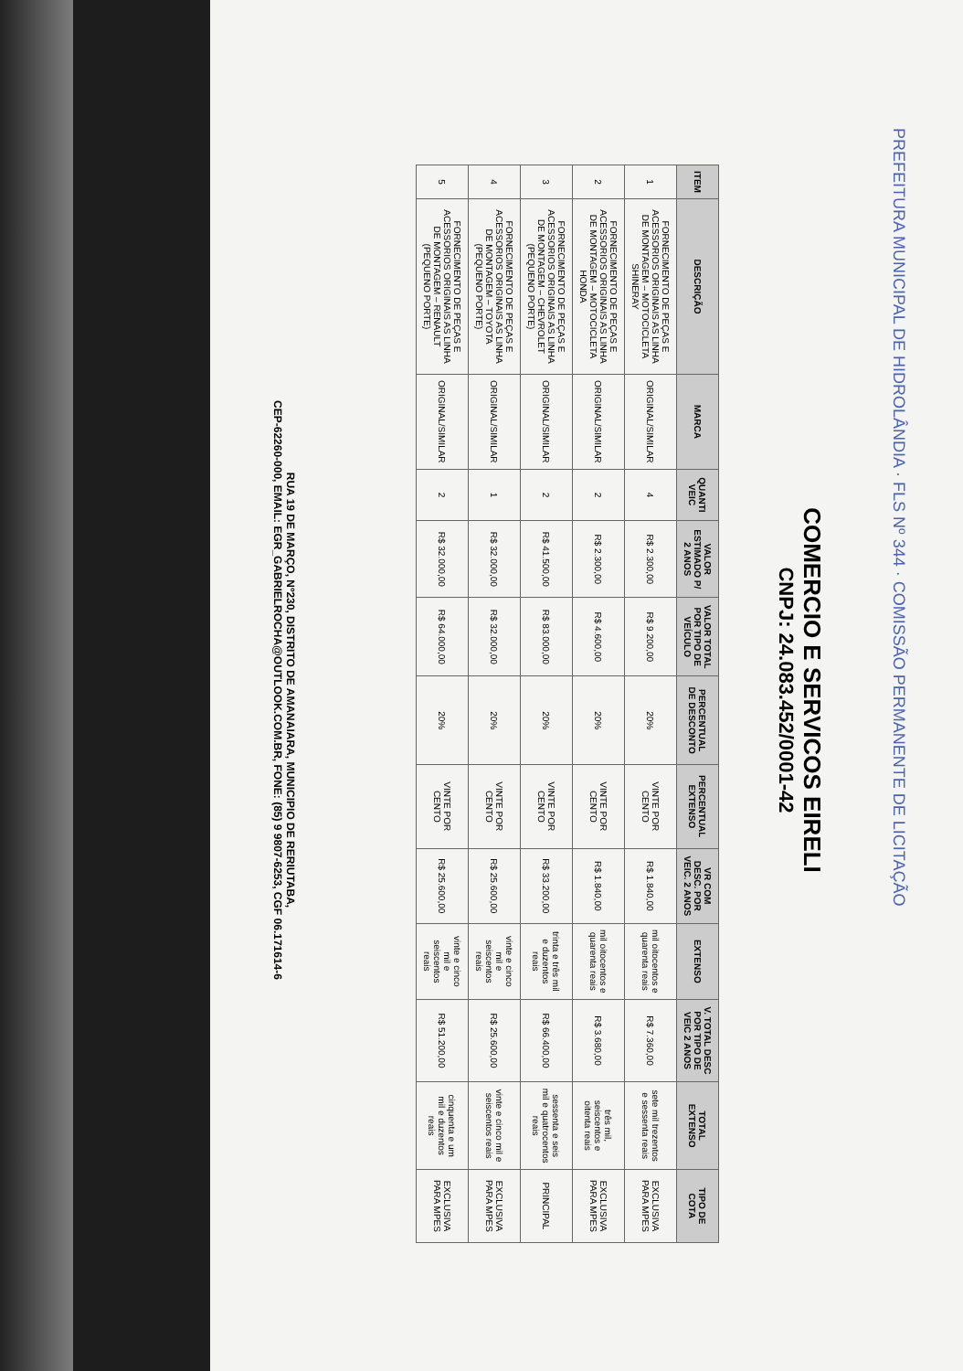COMERCIO E SERVICOS EIRELI
CNPJ: 24.083.452/0001-42
| ITEM | DESCRIÇÃO | MARCA | QUANTI VEIC | VALOR ESTIMADO P/ 2 ANOS | VALOR TOTAL POR TIPO DE VEÍCULO | PERCENTUAL DE DESCONTO | PERCENTUAL EXTENSO | VR COM DESC. POR VEIC. 2 ANOS | EXTENSO | V. TOTAL DESC POR TIPO DE VEIC 2 ANOS | TOTAL EXTENSO | TIPO DE COTA |
| --- | --- | --- | --- | --- | --- | --- | --- | --- | --- | --- | --- | --- |
| 1 | FORNECIMENTO DE PEÇAS E ACESSORIOS ORIGINAIS AS LINHA DE MONTAGEM – MOTOCICLETA SHINERAY | ORIGINAL/SIMILAR | 4 | R$ 2.300,00 | R$ 9.200,00 | 20% | VINTE POR CENTO | R$ 1.840,00 | mil oitocentos e quarenta reais | R$ 7.360,00 | sete mil trezentos e sessenta reais | EXCLUSIVA PARA MPES |
| 2 | FORNECIMENTO DE PEÇAS E ACESSORIOS ORIGINAIS AS LINHA DE MONTAGEM – MOTOCICLETA HONDA | ORIGINAL/SIMILAR | 2 | R$ 2.300,00 | R$ 4.600,00 | 20% | VINTE POR CENTO | R$ 1.840,00 | mil oitocentos e quarenta reais | R$ 3.680,00 | três mil, seiscentos e oitenta reais | EXCLUSIVA PARA MPES |
| 3 | FORNECIMENTO DE PEÇAS E ACESSORIOS ORIGINAIS AS LINHA DE MONTAGEM – CHEVROLET (PEQUENO PORTE) | ORIGINAL/SIMILAR | 2 | R$ 41.500,00 | R$ 83.000,00 | 20% | VINTE POR CENTO | R$ 33.200,00 | trinta e três mil e duzentos reais | R$ 66.400,00 | sessenta e seis mil e quatrocentos reais | PRINCIPAL |
| 4 | FORNECIMENTO DE PEÇAS E ACESSORIOS ORIGINAIS AS LINHA DE MONTAGEM – TOYOTA (PEQUENO PORTE) | ORIGINAL/SIMILAR | 1 | R$ 32.000,00 | R$ 32.000,00 | 20% | VINTE POR CENTO | R$ 25.600,00 | vinte e cinco mil e seiscentos reais | R$ 25.600,00 | vinte e cinco mil e seiscentos reais | EXCLUSIVA PARA MPES |
| 5 | FORNECIMENTO DE PEÇAS E ACESSORIOS ORIGINAIS AS LINHA DE MONTAGEM – RENAULT (PEQUENO PORTE) | ORIGINAL/SIMILAR | 2 | R$ 32.000,00 | R$ 64.000,00 | 20% | VINTE POR CENTO | R$ 25.600,00 | vinte e cinco mil e seiscentos reais | R$ 51.200,00 | cinquenta e um mil e duzentos reais | EXCLUSIVA PARA MPES |
RUA 19 DE MARÇO, Nº230, DISTRITO DE AMANAIARA, MUNICIPIO DE RERIUTABA,
CEP-62260-000, EMAIL: EGR_GABRIELROCHA@OUTLOOK.COM.BR, FONE: (85) 9 9807-6253, CGF 06.171614-6
PREFEITURA MUNICIPAL DE HIDROLÂNDIA · FLS Nº 344 · COMISSÃO PERMANENTE DE LICITAÇÃO